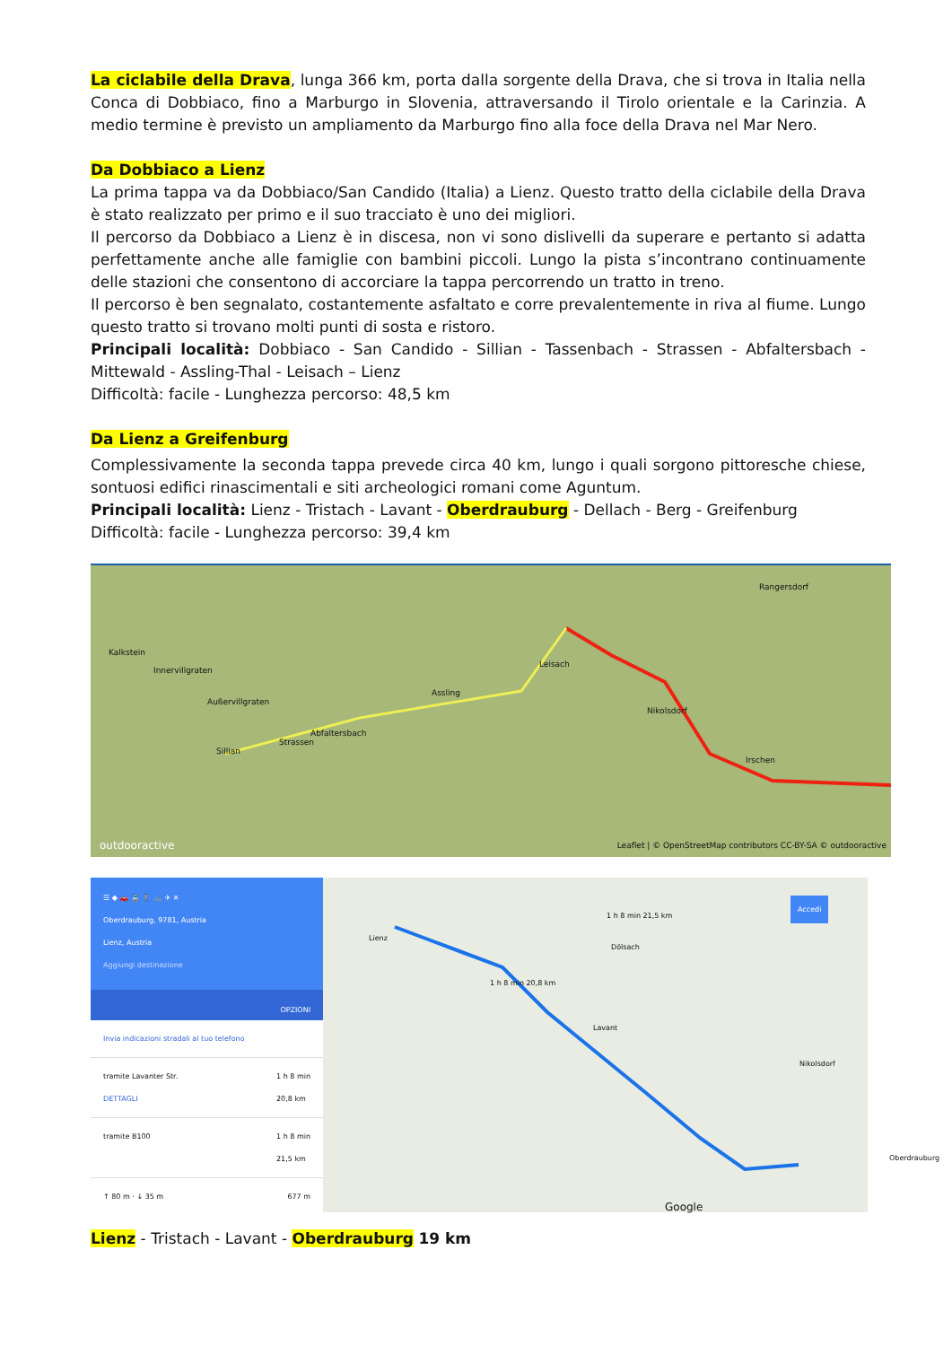La ciclabile della Drava, lunga 366 km, porta dalla sorgente della Drava, che si trova in Italia nella Conca di Dobbiaco, fino a Marburgo in Slovenia, attraversando il Tirolo orientale e la Carinzia. A medio termine è previsto un ampliamento da Marburgo fino alla foce della Drava nel Mar Nero.
Da Dobbiaco a Lienz
La prima tappa va da Dobbiaco/San Candido (Italia) a Lienz. Questo tratto della ciclabile della Drava è stato realizzato per primo e il suo tracciato è uno dei migliori.
Il percorso da Dobbiaco a Lienz è in discesa, non vi sono dislivelli da superare e pertanto si adatta perfettamente anche alle famiglie con bambini piccoli. Lungo la pista s’incontrano continuamente delle stazioni che consentono di accorciare la tappa percorrendo un tratto in treno.
Il percorso è ben segnalato, costantemente asfaltato e corre prevalentemente in riva al fiume. Lungo questo tratto si trovano molti punti di sosta e ristoro.
Principali località: Dobbiaco - San Candido - Sillian - Tassenbach - Strassen - Abfaltersbach - Mittewald - Assling-Thal - Leisach – Lienz
Difficoltà: facile - Lunghezza percorso: 48,5 km
Da Lienz a Greifenburg
Complessivamente la seconda tappa prevede circa 40 km, lungo i quali sorgono pittoresche chiese, sontuosi edifici rinascimentali e siti archeologici romani come Aguntum.
Principali località: Lienz - Tristach - Lavant - Oberdrauburg - Dellach - Berg - Greifenburg
Difficoltà: facile - Lunghezza percorso: 39,4 km
Kalkstein
Innervillgraten
Außervillgraten
Sillian
Strassen
Abfaltersbach
Assling
Leisach
Nikolsdorf
Irschen
Rangersdorf
outdooractive
Leaflet | © OpenStreetMap contributors CC-BY-SA © outdooractive
☰ ◆ 🚗 🚆 🚶 🚲 ✈ ✕
Oberdrauburg, 9781, Austria
Lienz, Austria
Aggiungi destinazione
OPZIONI
Invia indicazioni stradali al tuo telefono
tramite Lavanter Str. 1 h 8 min
20,8 km
DETTAGLI
tramite B100 1 h 8 min
21,5 km
↑ 80 m · ↓ 35 m 677 m
Lienz
1 h 8 min 20,8 km
1 h 8 min 21,5 km
Dölsach
Lavant
Nikolsdorf
Oberdrauburg
Accedi
Google
Lienz - Tristach - Lavant - Oberdrauburg 19 km